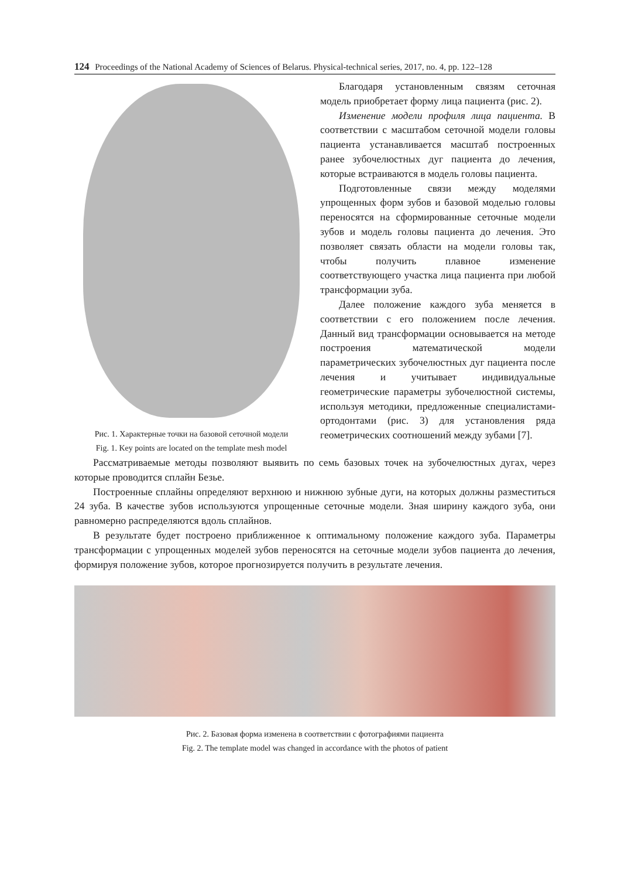124 Proceedings of the National Academy of Sciences of Belarus. Physical-technical series, 2017, no. 4, pp. 122–128
Рис. 1. Характерные точки на базовой сеточной модели
Fig. 1. Key points are located on the template mesh model
Благодаря установленным связям сеточная модель приобретает форму лица пациента (рис. 2).
Изменение модели профиля лица пациента. В соответствии с масштабом сеточной модели головы пациента устанавливается масштаб построенных ранее зубочелюстных дуг пациента до лечения, которые встраиваются в модель головы пациента.
Подготовленные связи между моделями упрощенных форм зубов и базовой моделью головы переносятся на сформированные сеточные модели зубов и модель головы пациента до лечения. Это позволяет связать области на модели головы так, чтобы получить плавное изменение соответствующего участка лица пациента при любой трансформации зуба.
Далее положение каждого зуба меняется в соответствии с его положением после лечения. Данный вид трансформации основывается на методе построения математической модели параметрических зубочелюстных дуг пациента после лечения и учитывает индивидуальные геометрические параметры зубочелюстной системы, используя методики, предложенные специалистами-ортодонтами (рис. 3) для установления ряда геометрических соотношений между зубами [7].
Рассматриваемые методы позволяют выявить по семь базовых точек на зубочелюстных дугах, через которые проводится сплайн Безье.
Построенные сплайны определяют верхнюю и нижнюю зубные дуги, на которых должны разместиться 24 зуба. В качестве зубов используются упрощенные сеточные модели. Зная ширину каждого зуба, они равномерно распределяются вдоль сплайнов.
В результате будет построено приближенное к оптимальному положение каждого зуба. Параметры трансформации с упрощенных моделей зубов переносятся на сеточные модели зубов пациента до лечения, формируя положение зубов, которое прогнозируется получить в результате лечения.
Рис. 2. Базовая форма изменена в соответствии с фотографиями пациента
Fig. 2. The template model was changed in accordance with the photos of patient